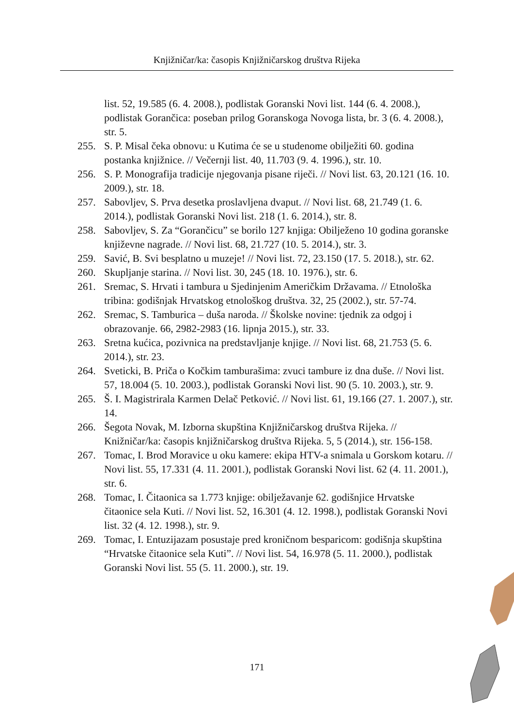Knjižničar/ka: časopis Knjižničarskog društva Rijeka
list. 52, 19.585 (6. 4. 2008.), podlistak Goranski Novi list. 144 (6. 4. 2008.), podlistak Gorančica: poseban prilog Goranskoga Novoga lista, br. 3 (6. 4. 2008.), str. 5.
255. S. P. Misal čeka obnovu: u Kutima će se u studenome obilježiti 60. godina postanka knjižnice. // Večernji list. 40, 11.703 (9. 4. 1996.), str. 10.
256. S. P. Monografija tradicije njegovanja pisane riječi. // Novi list. 63, 20.121 (16. 10. 2009.), str. 18.
257. Sabovljev, S. Prva desetka proslavljena dvaput. // Novi list. 68, 21.749 (1. 6. 2014.), podlistak Goranski Novi list. 218 (1. 6. 2014.), str. 8.
258. Sabovljev, S. Za “Gorančicu” se borilo 127 knjiga: Obilježeno 10 godina goranske književne nagrade. // Novi list. 68, 21.727 (10. 5. 2014.), str. 3.
259. Savić, B. Svi besplatno u muzeje! // Novi list. 72, 23.150 (17. 5. 2018.), str. 62.
260. Skupljanje starina. // Novi list. 30, 245 (18. 10. 1976.), str. 6.
261. Sremac, S. Hrvati i tambura u Sjedinjenim Američkim Državama. // Etnološka tribina: godišnjak Hrvatskog etnološkog društva. 32, 25 (2002.), str. 57-74.
262. Sremac, S. Tamburica – duša naroda. // Školske novine: tjednik za odgoj i obrazovanje. 66, 2982-2983 (16. lipnja 2015.), str. 33.
263. Sretna kućica, pozivnica na predstavljanje knjige. // Novi list. 68, 21.753 (5. 6. 2014.), str. 23.
264. Sveticki, B. Priča o Kočkim tamburašima: zvuci tambure iz dna duše. // Novi list. 57, 18.004 (5. 10. 2003.), podlistak Goranski Novi list. 90 (5. 10. 2003.), str. 9.
265. Š. I. Magistrirala Karmen Delač Petković. // Novi list. 61, 19.166 (27. 1. 2007.), str. 14.
266. Šegota Novak, M. Izborna skupština Knjižničarskog društva Rijeka. // Knižničar/ka: časopis knjižničarskog društva Rijeka. 5, 5 (2014.), str. 156-158.
267. Tomac, I. Brod Moravice u oku kamere: ekipa HTV-a snimala u Gorskom kotaru. // Novi list. 55, 17.331 (4. 11. 2001.), podlistak Goranski Novi list. 62 (4. 11. 2001.), str. 6.
268. Tomac, I. Čitaonica sa 1.773 knjige: obilježavanje 62. godišnjice Hrvatske čitaonice sela Kuti. // Novi list. 52, 16.301 (4. 12. 1998.), podlistak Goranski Novi list. 32 (4. 12. 1998.), str. 9.
269. Tomac, I. Entuzijazam posustaje pred kroničnom besparicom: godišnja skupština “Hrvatske čitaonice sela Kuti”. // Novi list. 54, 16.978 (5. 11. 2000.), podlistak Goranski Novi list. 55 (5. 11. 2000.), str. 19.
171